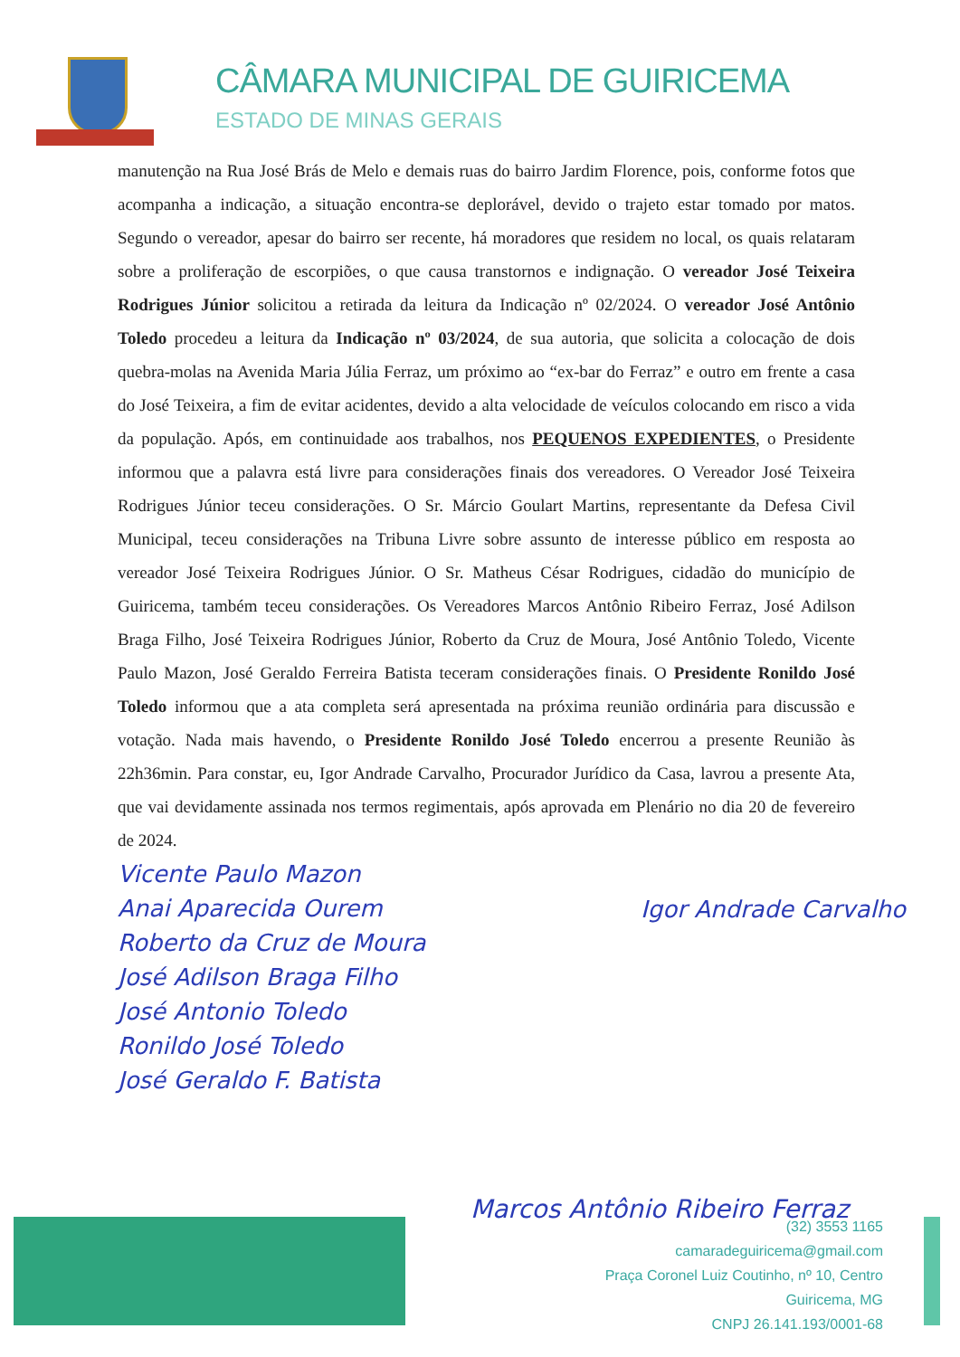CÂMARA MUNICIPAL DE GUIRICEMA
ESTADO DE MINAS GERAIS
manutenção na Rua José Brás de Melo e demais ruas do bairro Jardim Florence, pois, conforme fotos que acompanha a indicação, a situação encontra-se deplorável, devido o trajeto estar tomado por matos. Segundo o vereador, apesar do bairro ser recente, há moradores que residem no local, os quais relataram sobre a proliferação de escorpiões, o que causa transtornos e indignação. O vereador José Teixeira Rodrigues Júnior solicitou a retirada da leitura da Indicação nº 02/2024. O vereador José Antônio Toledo procedeu a leitura da Indicação nº 03/2024, de sua autoria, que solicita a colocação de dois quebra-molas na Avenida Maria Júlia Ferraz, um próximo ao “ex-bar do Ferraz” e outro em frente a casa do José Teixeira, a fim de evitar acidentes, devido a alta velocidade de veículos colocando em risco a vida da população. Após, em continuidade aos trabalhos, nos PEQUENOS EXPEDIENTES, o Presidente informou que a palavra está livre para considerações finais dos vereadores. O Vereador José Teixeira Rodrigues Júnior teceu considerações. O Sr. Márcio Goulart Martins, representante da Defesa Civil Municipal, teceu considerações na Tribuna Livre sobre assunto de interesse público em resposta ao vereador José Teixeira Rodrigues Júnior. O Sr. Matheus César Rodrigues, cidadão do município de Guiricema, também teceu considerações. Os Vereadores Marcos Antônio Ribeiro Ferraz, José Adilson Braga Filho, José Teixeira Rodrigues Júnior, Roberto da Cruz de Moura, José Antônio Toledo, Vicente Paulo Mazon, José Geraldo Ferreira Batista teceram considerações finais. O Presidente Ronildo José Toledo informou que a ata completa será apresentada na próxima reunião ordinária para discussão e votação. Nada mais havendo, o Presidente Ronildo José Toledo encerrou a presente Reunião às 22h36min. Para constar, eu, Igor Andrade Carvalho, Procurador Jurídico da Casa, lavrou a presente Ata, que vai devidamente assinada nos termos regimentais, após aprovada em Plenário no dia 20 de fevereiro de 2024.
Igor Andrade Carvalho
Vicente Paulo Mazon
Anai Aparecida Ourem
Roberto da Cruz de Moura
José Adilson Braga Filho
José Antonio Toledo
Ronildo José Toledo
José Geraldo F. Batista
Marcos Antônio Ribeiro Ferraz
(32) 3553 1165
camaradeguiricema@gmail.com
Praça Coronel Luiz Coutinho, nº 10, Centro
Guiricema, MG
CNPJ 26.141.193/0001-68